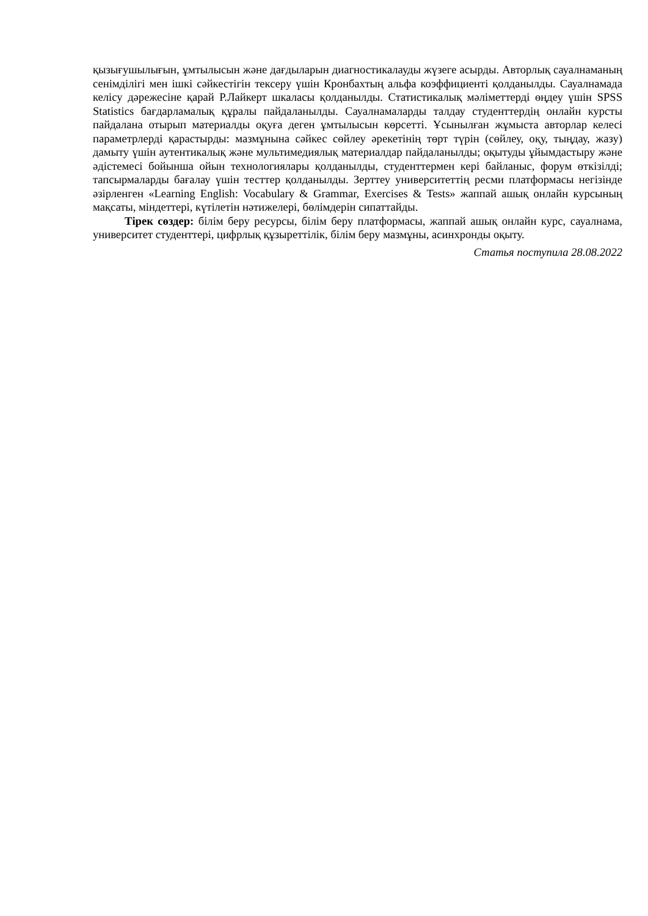қызығушылығын, ұмтылысын және дағдыларын диагностикалауды жүзеге асырды. Авторлық сауалнаманың сенімділігі мен ішкі сәйкестігін тексеру үшін Кронбахтың альфа коэффициенті қолданылды. Сауалнамада келісу дәрежесіне қарай Р.Лайкерт шкаласы қолданылды. Статистикалық мәліметтерді өңдеу үшін SPSS Statistics бағдарламалық құралы пайдаланылды. Сауалнамаларды талдау студенттердің онлайн курсты пайдалана отырып материалды оқуға деген ұмтылысын көрсетті. Ұсынылған жұмыста авторлар келесі параметрлерді қарастырды: мазмұнына сәйкес сөйлеу әрекетінің төрт түрін (сөйлеу, оқу, тыңдау, жазу) дамыту үшін аутентикалық және мультимедиялық материалдар пайдаланылды; оқытуды ұйымдастыру және әдістемесі бойынша ойын технологиялары қолданылды, студенттермен кері байланыс, форум өткізілді; тапсырмаларды бағалау үшін тесттер қолданылды. Зерттеу университеттің ресми платформасы негізінде әзірленген «Learning English: Vocabulary & Grammar, Exercises & Tests» жаппай ашық онлайн курсының мақсаты, міндеттері, күтілетін нәтижелері, бөлімдерін сипаттайды.
Тірек сөздер: білім беру ресурсы, білім беру платформасы, жаппай ашық онлайн курс, сауалнама, университет студенттері, цифрлық құзыреттілік, білім беру мазмұны, асинхронды оқыту.
Статья поступила 28.08.2022